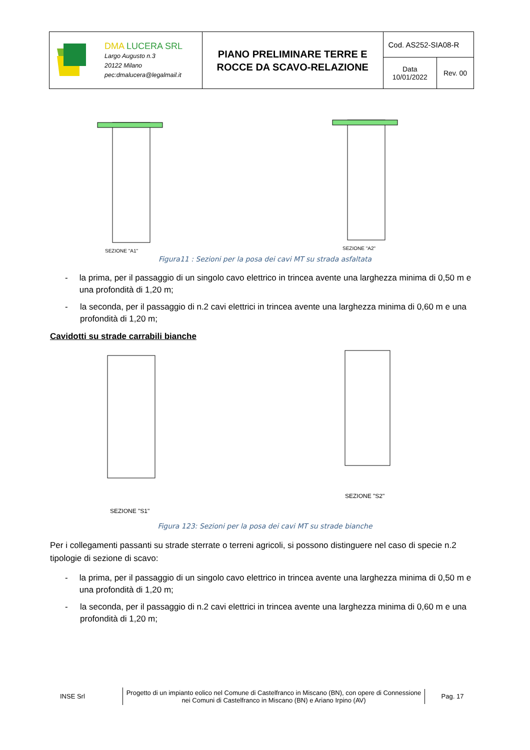| DMA LUCERA SRL Largo Augusto n.3 20122 Milano pec:dmalucera@legalmail.it | PIANO PRELIMINARE TERRE E ROCCE DA SCAVO-RELAZIONE | Cod. AS252-SIA08-R | |
| | | Data 10/01/2022 | Rev. 00 |
SEZIONE "A1"
SEZIONE "A2"
Figura11 : Sezioni per la posa dei cavi MT su strada asfaltata
- la prima, per il passaggio di un singolo cavo elettrico in trincea avente una larghezza minima di 0,50 m e una profondità di 1,20 m;
- la seconda, per il passaggio di n.2 cavi elettrici in trincea avente una larghezza minima di 0,60 m e una profondità di 1,20 m;
Cavidotti su strade carrabili bianche
SEZIONE "S1"
SEZIONE "S2"
Figura 123: Sezioni per la posa dei cavi MT su strade bianche
Per i collegamenti passanti su strade sterrate o terreni agricoli, si possono distinguere nel caso di specie n.2 tipologie di sezione di scavo:
- la prima, per il passaggio di un singolo cavo elettrico in trincea avente una larghezza minima di 0,50 m e una profondità di 1,20 m;
- la seconda, per il passaggio di n.2 cavi elettrici in trincea avente una larghezza minima di 0,60 m e una profondità di 1,20 m;
INSE Srl
Progetto di un impianto eolico nel Comune di Castelfranco in Miscano (BN), con opere di Connessione nei Comuni di Castelfranco in Miscano (BN) e Ariano Irpino (AV)
Pag. 17